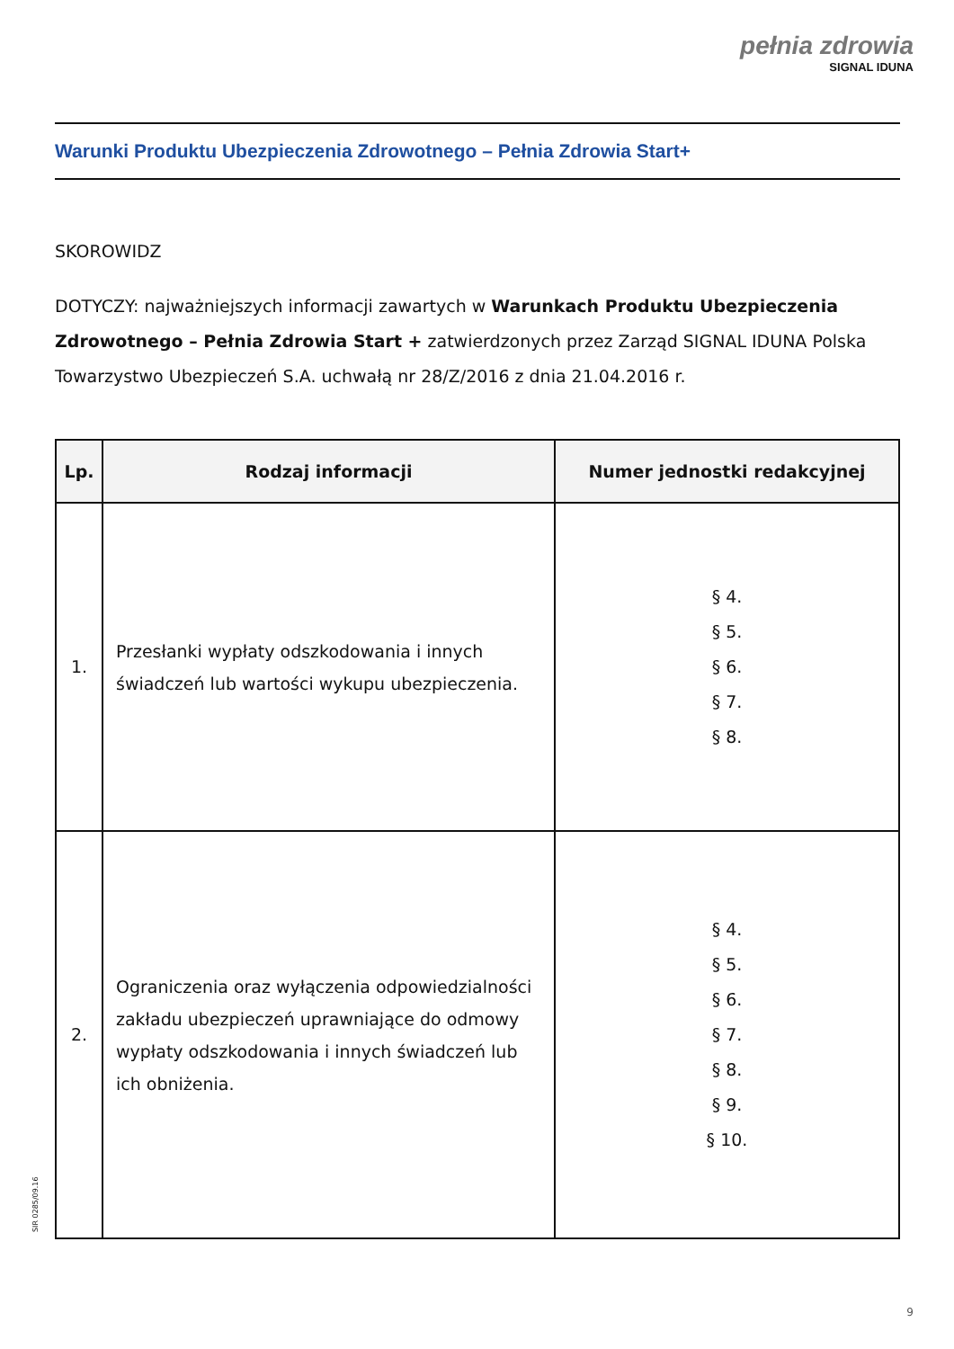pełnia zdrowia
SIGNAL IDUNA
Warunki Produktu Ubezpieczenia Zdrowotnego – Pełnia Zdrowia Start+
SKOROWIDZ
DOTYCZY: najważniejszych informacji zawartych w Warunkach Produktu Ubezpieczenia Zdrowotnego – Pełnia Zdrowia Start + zatwierdzonych przez Zarząd SIGNAL IDUNA Polska Towarzystwo Ubezpieczeń S.A. uchwałą nr 28/Z/2016 z dnia 21.04.2016 r.
| Lp. | Rodzaj informacji | Numer jednostki redakcyjnej |
| --- | --- | --- |
| 1. | Przesłanki wypłaty odszkodowania i innych świadczeń lub wartości wykupu ubezpieczenia. | § 4. § 5. § 6. § 7. § 8. |
| 2. | Ograniczenia oraz wyłączenia odpowiedzialności zakładu ubezpieczeń uprawniające do odmowy wypłaty odszkodowania i innych świadczeń lub ich obniżenia. | § 4. § 5. § 6. § 7. § 8. § 9. § 10. |
SIR 0285/09.16
9